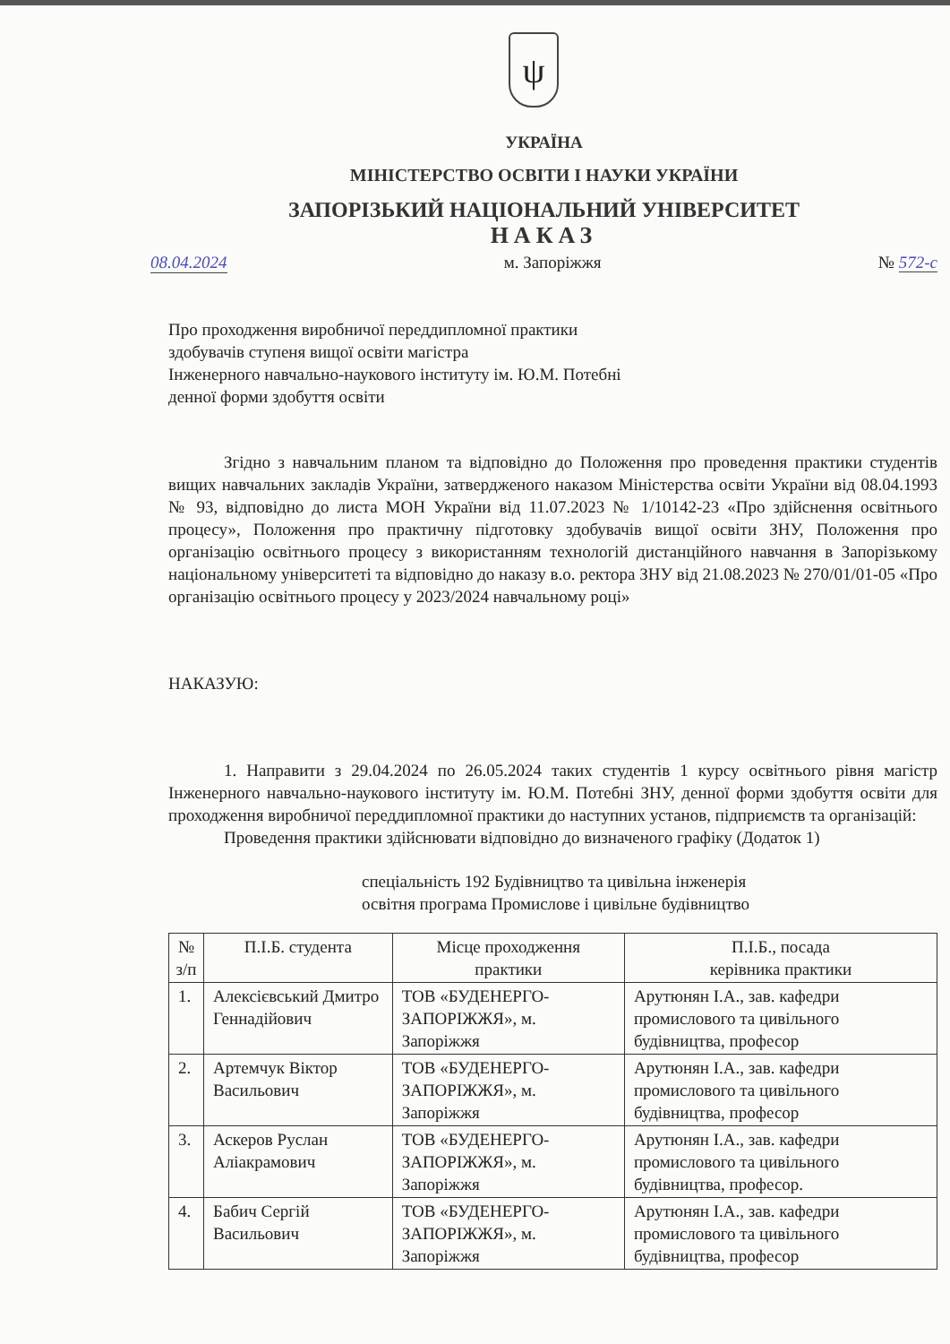ψ
УКРАЇНА
МІНІСТЕРСТВО ОСВІТИ І НАУКИ УКРАЇНИ
ЗАПОРІЗЬКИЙ НАЦІОНАЛЬНИЙ УНІВЕРСИТЕТ
НАКАЗ
08.04.2024 м. Запоріжжя № 572-с
Про проходження виробничої переддипломної практики
здобувачів ступеня вищої освіти магістра
Інженерного навчально-наукового інституту ім. Ю.М. Потебні
денної форми здобуття освіти
Згідно з навчальним планом та відповідно до Положення про проведення практики студентів вищих навчальних закладів України, затвердженого наказом Міністерства освіти України від 08.04.1993 № 93, відповідно до листа МОН України від 11.07.2023 № 1/10142-23 «Про здійснення освітнього процесу», Положення про практичну підготовку здобувачів вищої освіти ЗНУ, Положення про організацію освітнього процесу з використанням технологій дистанційного навчання в Запорізькому національному університеті та відповідно до наказу в.о. ректора ЗНУ від 21.08.2023 № 270/01/01-05 «Про організацію освітнього процесу у 2023/2024 навчальному році»
НАКАЗУЮ:
1. Направити з 29.04.2024 по 26.05.2024 таких студентів 1 курсу освітнього рівня магістр Інженерного навчально-наукового інституту ім. Ю.М. Потебні ЗНУ, денної форми здобуття освіти для проходження виробничої переддипломної практики до наступних установ, підприємств та організацій:
Проведення практики здійснювати відповідно до визначеного графіку (Додаток 1)
спеціальність 192 Будівництво та цивільна інженерія
освітня програма Промислове і цивільне будівництво
| № з/п | П.І.Б. студента | Місце проходження практики | П.І.Б., посада керівника практики |
| --- | --- | --- | --- |
| 1. | Алексієвський Дмитро Геннадійович | ТОВ «БУДЕНЕРГО-ЗАПОРІЖЖЯ», м. Запоріжжя | Арутюнян І.А., зав. кафедри промислового та цивільного будівництва, професор |
| 2. | Артемчук Віктор Васильович | ТОВ «БУДЕНЕРГО-ЗАПОРІЖЖЯ», м. Запоріжжя | Арутюнян І.А., зав. кафедри промислового та цивільного будівництва, професор |
| 3. | Аскеров Руслан Аліакрамович | ТОВ «БУДЕНЕРГО-ЗАПОРІЖЖЯ», м. Запоріжжя | Арутюнян І.А., зав. кафедри промислового та цивільного будівництва, професор. |
| 4. | Бабич Сергій Васильович | ТОВ «БУДЕНЕРГО-ЗАПОРІЖЖЯ», м. Запоріжжя | Арутюнян І.А., зав. кафедри промислового та цивільного будівництва, професор |